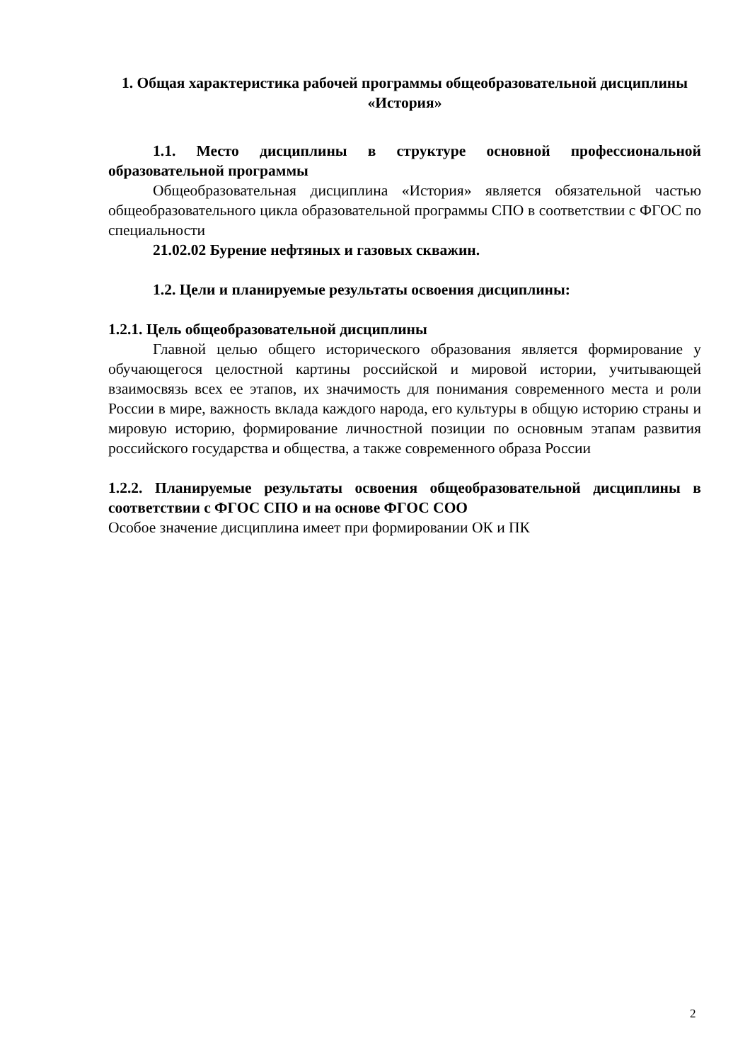1. Общая характеристика рабочей программы общеобразовательной дисциплины «История»
1.1. Место дисциплины в структуре основной профессиональной образовательной программы
Общеобразовательная дисциплина «История» является обязательной частью общеобразовательного цикла образовательной программы СПО в соответствии с ФГОС по специальности
21.02.02 Бурение нефтяных и газовых скважин.
1.2. Цели и планируемые результаты освоения дисциплины:
1.2.1. Цель общеобразовательной дисциплины
Главной целью общего исторического образования является формирование у обучающегося целостной картины российской и мировой истории, учитывающей взаимосвязь всех ее этапов, их значимость для понимания современного места и роли России в мире, важность вклада каждого народа, его культуры в общую историю страны и мировую историю, формирование личностной позиции по основным этапам развития российского государства и общества, а также современного образа России
1.2.2. Планируемые результаты освоения общеобразовательной дисциплины в соответствии с ФГОС СПО и на основе ФГОС СОО
Особое значение дисциплина имеет при формировании ОК и ПК
2